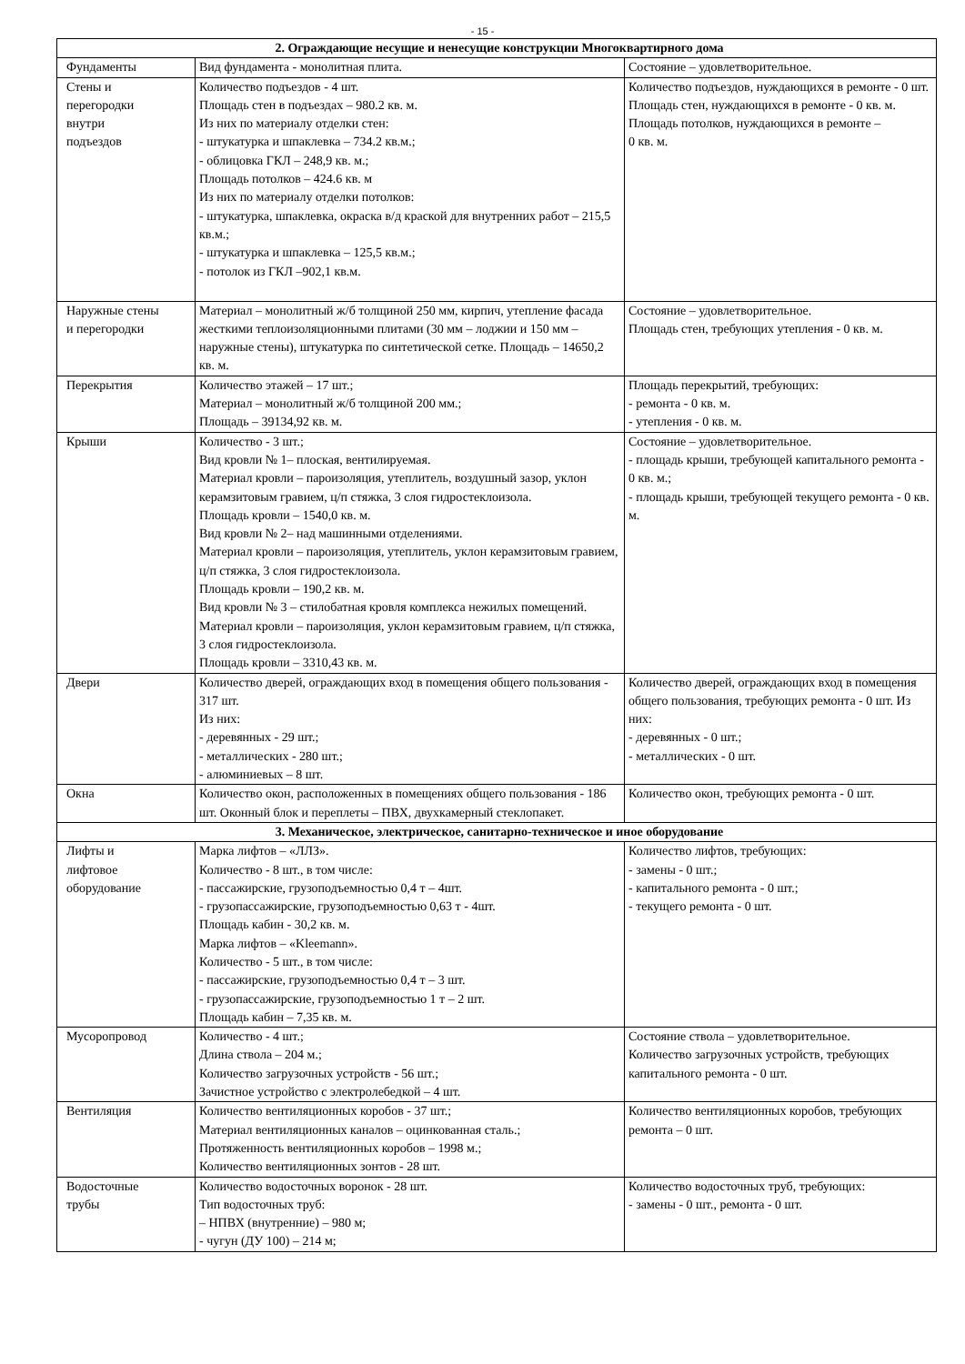- 15 -
| 2. Ограждающие несущие и ненесущие конструкции Многоквартирного дома | | |
| --- | --- | --- |
| Фундаменты | Вид фундамента - монолитная плита. | Состояние – удовлетворительное. |
| Стены и перегородки внутри подъездов | Количество подъездов - 4 шт. Площадь стен в подъездах – 980.2 кв. м. Из них по материалу отделки стен: - штукатурка и шпаклевка – 734.2 кв.м.; - облицовка ГКЛ – 248,9 кв. м.; Площадь потолков – 424.6 кв. м Из них по материалу отделки потолков: - штукатурка, шпаклевка, окраска в/д краской для внутренних работ – 215,5 кв.м.; - штукатурка и шпаклевка – 125,5 кв.м.; - потолок из ГКЛ –902,1 кв.м. | Количество подъездов, нуждающихся в ремонте - 0 шт. Площадь стен, нуждающихся в ремонте - 0 кв. м. Площадь потолков, нуждающихся в ремонте – 0 кв. м. |
| Наружные стены и перегородки | Материал – монолитный ж/б толщиной 250 мм, кирпич, утепление фасада жесткими теплоизоляционными плитами (30 мм – лоджии и 150 мм – наружные стены), штукатурка по синтетической сетке. Площадь – 14650,2 кв. м. | Состояние – удовлетворительное. Площадь стен, требующих утепления - 0 кв. м. |
| Перекрытия | Количество этажей – 17 шт.; Материал – монолитный ж/б толщиной 200 мм.; Площадь – 39134,92 кв. м. | Площадь перекрытий, требующих: - ремонта - 0 кв. м. - утепления - 0 кв. м. |
| Крыши | Количество - 3 шт.; Вид кровли № 1– плоская, вентилируемая. Материал кровли – пароизоляция, утеплитель, воздушный зазор, уклон керамзитовым гравием, ц/п стяжка, 3 слоя гидростеклоизола. Площадь кровли – 1540,0 кв. м. Вид кровли № 2– над машинными отделениями. Материал кровли – пароизоляция, утеплитель, уклон керамзитовым гравием, ц/п стяжка, 3 слоя гидростеклоизола. Площадь кровли – 190,2 кв. м. Вид кровли № 3 – стилобатная кровля комплекса нежилых помещений. Материал кровли – пароизоляция, уклон керамзитовым гравием, ц/п стяжка, 3 слоя гидростеклоизола. Площадь кровли – 3310,43 кв. м. | Состояние – удовлетворительное. - площадь крыши, требующей капитального ремонта - 0 кв. м.; - площадь крыши, требующей текущего ремонта - 0 кв. м. |
| Двери | Количество дверей, ограждающих вход в помещения общего пользования - 317 шт. Из них: - деревянных - 29 шт.; - металлических - 280 шт.; - алюминиевых – 8 шт. | Количество дверей, ограждающих вход в помещения общего пользования, требующих ремонта - 0 шт. Из них: - деревянных - 0 шт.; - металлических - 0 шт. |
| Окна | Количество окон, расположенных в помещениях общего пользования - 186 шт. Оконный блок и переплеты – ПВХ, двухкамерный стеклопакет. | Количество окон, требующих ремонта - 0 шт. |
| 3. Механическое, электрическое, санитарно-техническое и иное оборудование | | |
| Лифты и лифтовое оборудование | Марка лифтов – «ЛЛЗ». Количество - 8 шт., в том числе: - пассажирские, грузоподъемностью 0,4 т – 4шт. - грузопассажирские, грузоподъемностью 0,63 т - 4шт. Площадь кабин - 30,2 кв. м. Марка лифтов – «Kleemann». Количество - 5 шт., в том числе: - пассажирские, грузоподъемностью 0,4 т – 3 шт. - грузопассажирские, грузоподъемностью 1 т – 2 шт. Площадь кабин – 7,35 кв. м. | Количество лифтов, требующих: - замены - 0 шт.; - капитального ремонта - 0 шт.; - текущего ремонта - 0 шт. |
| Мусоропровод | Количество - 4 шт.; Длина ствола – 204 м.; Количество загрузочных устройств - 56 шт.; Зачистное устройство с электролебедкой – 4 шт. | Состояние ствола – удовлетворительное. Количество загрузочных устройств, требующих капитального ремонта - 0 шт. |
| Вентиляция | Количество вентиляционных коробов - 37 шт.; Материал вентиляционных каналов – оцинкованная сталь.; Протяженность вентиляционных коробов – 1998 м.; Количество вентиляционных зонтов - 28 шт. | Количество вентиляционных коробов, требующих ремонта – 0 шт. |
| Водосточные трубы | Количество водосточных воронок - 28 шт. Тип водосточных труб: – НПВХ (внутренние) – 980 м; - чугун (ДУ 100) – 214 м; | Количество водосточных труб, требующих: - замены - 0 шт., ремонта - 0 шт. |